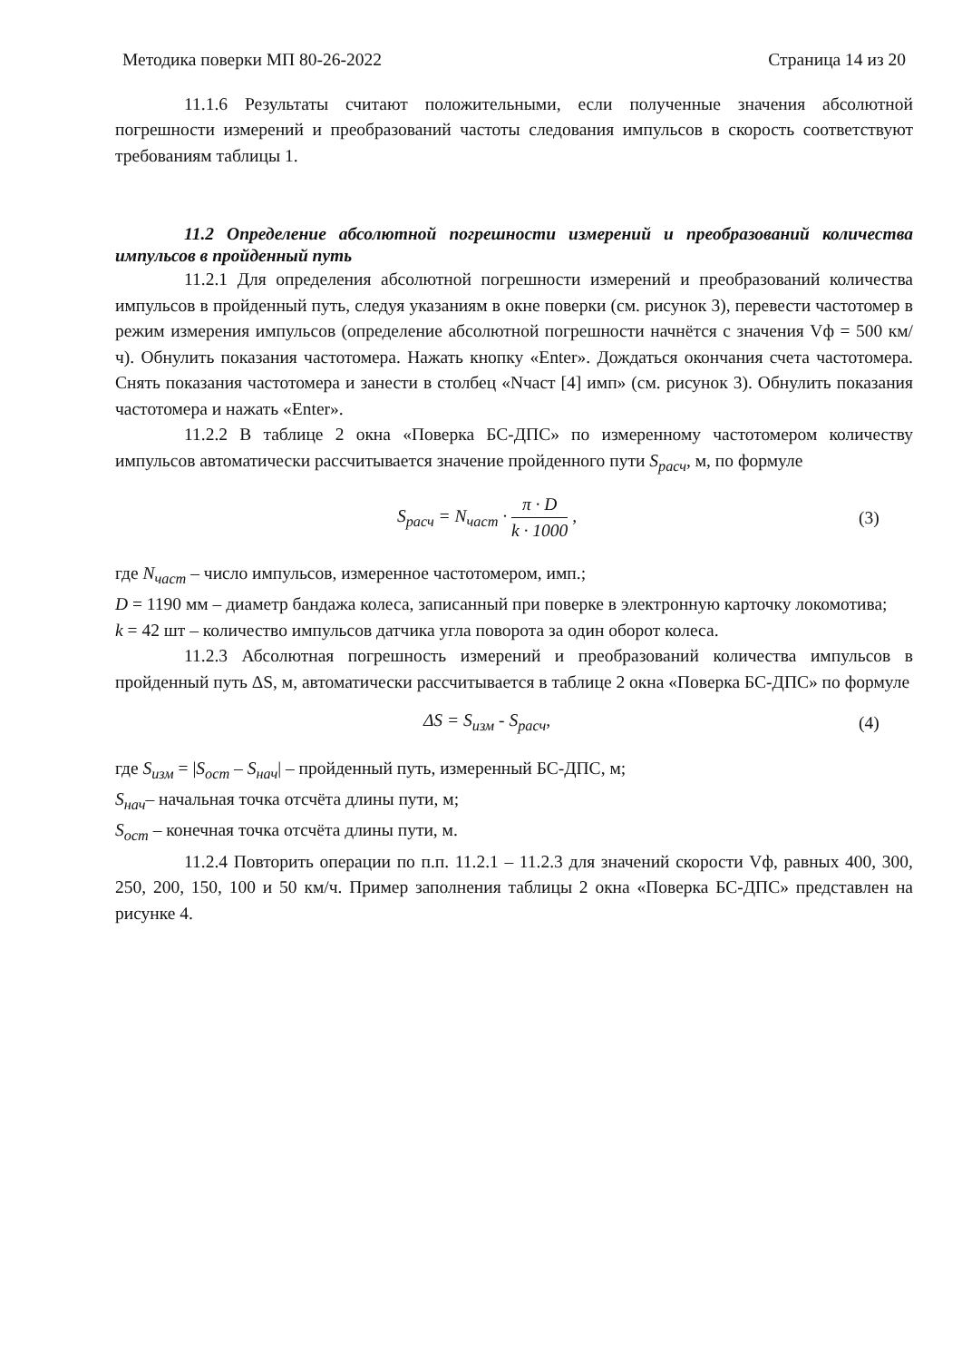Методика поверки МП 80-26-2022 Страница 14 из 20
11.1.6 Результаты считают положительными, если полученные значения абсолютной погрешности измерений и преобразований частоты следования импульсов в скорость соответствуют требованиям таблицы 1.
11.2 Определение абсолютной погрешности измерений и преобразований количества импульсов в пройденный путь
11.2.1 Для определения абсолютной погрешности измерений и преобразований количества импульсов в пройденный путь, следуя указаниям в окне поверки (см. рисунок 3), перевести частотомер в режим измерения импульсов (определение абсолютной погрешности начнётся с значения Vф = 500 км/ч). Обнулить показания частотомера. Нажать кнопку «Enter». Дождаться окончания счета частотомера. Снять показания частотомера и занести в столбец «Nчаст [4] имп» (см. рисунок 3). Обнулить показания частотомера и нажать «Enter».
11.2.2 В таблице 2 окна «Поверка БС-ДПС» по измеренному частотомером количеству импульсов автоматически рассчитывается значение пройденного пути S<sub>расч</sub>, м, по формуле
S<sub>расч</sub> = N<sub>част</sub> · π · D k · 1000 ,
(3)
где N<sub>част</sub> – число импульсов, измеренное частотомером, имп.;
D = 1190 мм – диаметр бандажа колеса, записанный при поверке в электронную карточку локомотива;
k = 42 шт – количество импульсов датчика угла поворота за один оборот колеса.
11.2.3 Абсолютная погрешность измерений и преобразований количества импульсов в пройденный путь ΔS, м, автоматически рассчитывается в таблице 2 окна «Поверка БС-ДПС» по формуле
ΔS = S<sub>изм</sub> - S<sub>расч</sub>, (4)
где S<sub>изм</sub> = |S<sub>ост</sub> – S<sub>нач</sub>| – пройденный путь, измеренный БС-ДПС, м;
S<sub>нач</sub>– начальная точка отсчёта длины пути, м;
S<sub>ост</sub> – конечная точка отсчёта длины пути, м.
11.2.4 Повторить операции по п.п. 11.2.1 – 11.2.3 для значений скорости Vф, равных 400, 300, 250, 200, 150, 100 и 50 км/ч. Пример заполнения таблицы 2 окна «Поверка БС-ДПС» представлен на рисунке 4.